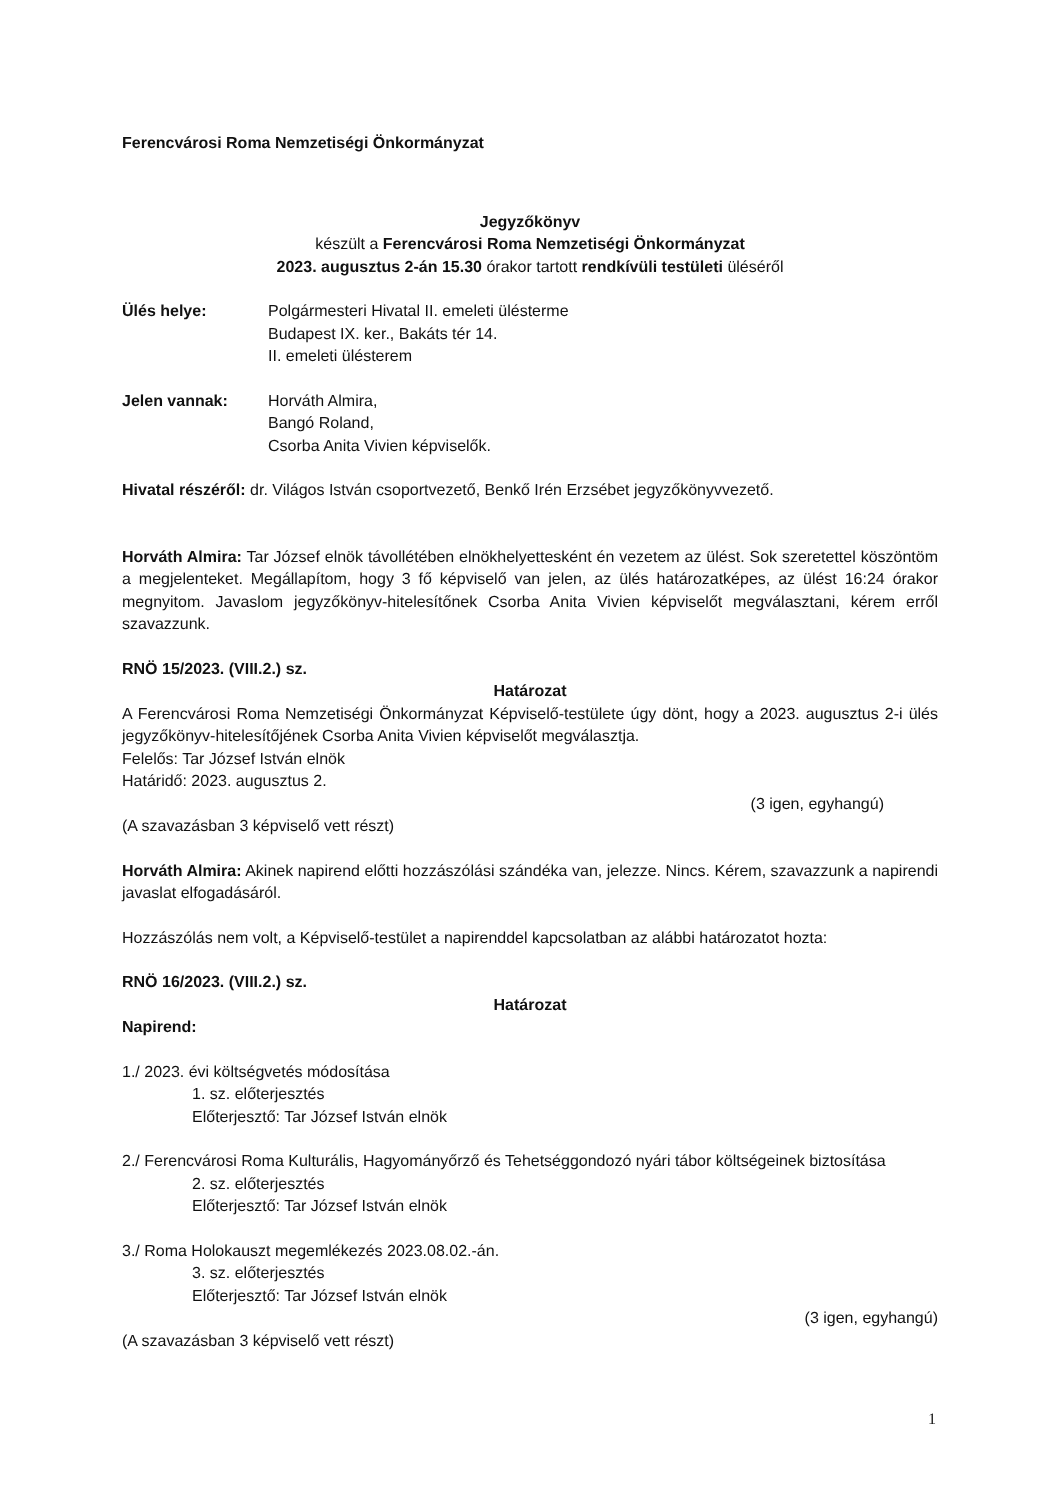Ferencvárosi Roma Nemzetiségi Önkormányzat
Jegyzőkönyv
készült a Ferencvárosi Roma Nemzetiségi Önkormányzat
2023. augusztus 2-án 15.30 órakor tartott rendkívüli testületi üléséről
Ülés helye: Polgármesteri Hivatal II. emeleti ülésterme
Budapest IX. ker., Bakáts tér 14.
II. emeleti ülésterem
Jelen vannak: Horváth Almira,
Bangó Roland,
Csorba Anita Vivien képviselők.
Hivatal részéről: dr. Világos István csoportvezető, Benkő Irén Erzsébet jegyzőkönyvvezető.
Horváth Almira: Tar József elnök távollétében elnökhelyettesként én vezetem az ülést. Sok szeretettel köszöntöm a megjelenteket. Megállapítom, hogy 3 fő képviselő van jelen, az ülés határozatképes, az ülést 16:24 órakor megnyitom. Javaslom jegyzőkönyv-hitelesítőnek Csorba Anita Vivien képviselőt megválasztani, kérem erről szavazzunk.
RNÖ 15/2023. (VIII.2.) sz.
Határozat
A Ferencvárosi Roma Nemzetiségi Önkormányzat Képviselő-testülete úgy dönt, hogy a 2023. augusztus 2-i ülés jegyzőkönyv-hitelesítőjének Csorba Anita Vivien képviselőt megválasztja.
Felelős: Tar József István elnök
Határidő: 2023. augusztus 2.
(3 igen, egyhangú)
(A szavazásban 3 képviselő vett részt)
Horváth Almira: Akinek napirend előtti hozzászólási szándéka van, jelezze. Nincs. Kérem, szavazzunk a napirendi javaslat elfogadásáról.
Hozzászólás nem volt, a Képviselő-testület a napirenddel kapcsolatban az alábbi határozatot hozta:
RNÖ 16/2023. (VIII.2.) sz.
Határozat
Napirend:
1./ 2023. évi költségvetés módosítása
1. sz. előterjesztés
Előterjesztő: Tar József István elnök
2./ Ferencvárosi Roma Kulturális, Hagyományőrző és Tehetséggondozó nyári tábor költségeinek biztosítása
2. sz. előterjesztés
Előterjesztő: Tar József István elnök
3./ Roma Holokauszt megemlékezés 2023.08.02.-án.
3. sz. előterjesztés
Előterjesztő: Tar József István elnök
(3 igen, egyhangú)
(A szavazásban 3 képviselő vett részt)
1